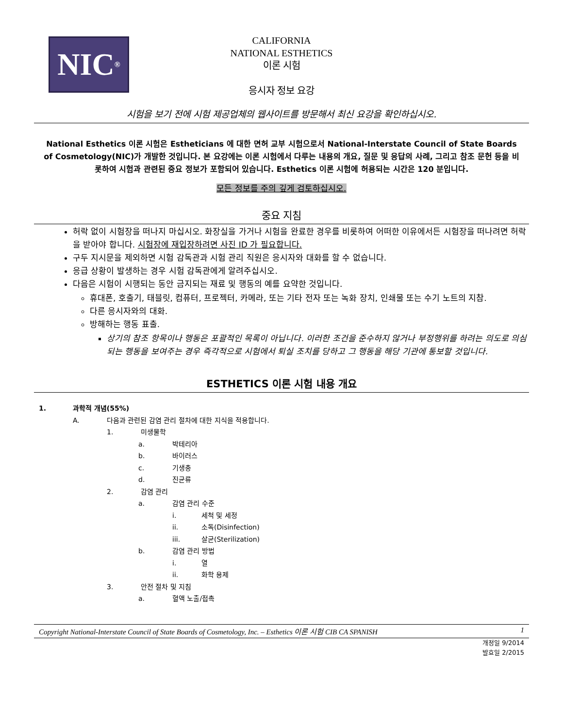NIC<sup>®</sup>
CALIFORNIA
NATIONAL ESTHETICS
이론 시험
응시자 정보 요강
시험을 보기 전에 시험 제공업체의 웹사이트를 방문해서 최신 요강을 확인하십시오.
National Esthetics 이론 시험은 Estheticians 에 대한 면허 교부 시험으로서 National-Interstate Council of State Boards of Cosmetology(NIC)가 개발한 것입니다. 본 요강에는 이론 시험에서 다루는 내용의 개요, 질문 및 응답의 사례, 그리고 참조 문헌 등을 비롯하여 시험과 관련된 중요 정보가 포함되어 있습니다. Esthetics 이론 시험에 허용되는 시간은 120 분입니다.
모든 정보를 주의 깊게 검토하십시오.
중요 지침
허락 없이 시험장을 떠나지 마십시오. 화장실을 가거나 시험을 완료한 경우를 비롯하여 어떠한 이유에서든 시험장을 떠나려면 허락을 받아야 합니다. 시험장에 재입장하려면 사진 ID 가 필요합니다.
구두 지시문을 제외하면 시험 감독관과 시험 관리 직원은 응시자와 대화를 할 수 없습니다.
응급 상황이 발생하는 경우 시험 감독관에게 알려주십시오.
다음은 시험이 시행되는 동안 금지되는 재료 및 행동의 예를 요약한 것입니다.
휴대폰, 호출기, 태블릿, 컴퓨터, 프로젝터, 카메라, 또는 기타 전자 또는 녹화 장치, 인쇄물 또는 수기 노트의 지참.
다른 응시자와의 대화.
방해하는 행동 표출.
상기의 참조 항목이나 행동은 포괄적인 목록이 아닙니다. 이러한 조건을 준수하지 않거나 부정행위를 하려는 의도로 의심되는 행동을 보여주는 경우 즉각적으로 시험에서 퇴실 조치를 당하고 그 행동을 해당 기관에 통보할 것입니다.
ESTHETICS 이론 시험 내용 개요
1. 과학적 개념(55%)
A. 다음과 관련된 감염 관리 절차에 대한 지식을 적용합니다.
1. 미생물학
a. 박테리아
b. 바이러스
c. 기생충
d. 진균류
2. 감염 관리
a. 감염 관리 수준
i. 세척 및 세정
ii. 소독(Disinfection)
iii. 살균(Sterilization)
b. 감염 관리 방법
i. 열
ii. 화학 용제
3. 안전 절차 및 지침
a. 혈액 노출/접촉
Copyright National-Interstate Council of State Boards of Cosmetology, Inc. – Esthetics 이론 시험 CIB CA SPANISH 1
개정일 9/2014
발효일 2/2015